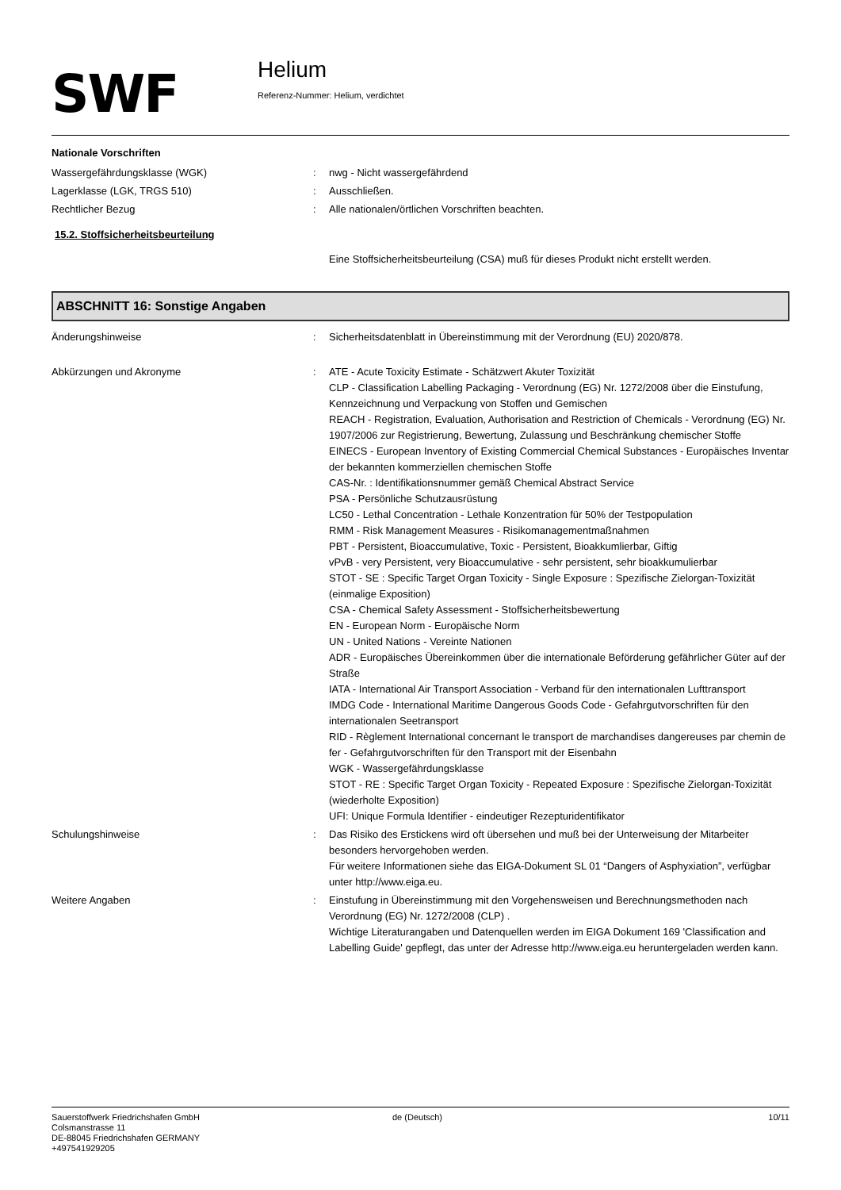SWF
Helium
Referenz-Nummer: Helium, verdichtet
Nationale Vorschriften
Wassergefährdungsklasse (WGK) : nwg - Nicht wassergefährdend
Lagerklasse (LGK, TRGS 510) : Ausschließen.
Rechtlicher Bezug : Alle nationalen/örtlichen Vorschriften beachten.
15.2. Stoffsicherheitsbeurteilung
Eine Stoffsicherheitsbeurteilung (CSA) muß für dieses Produkt nicht erstellt werden.
ABSCHNITT 16: Sonstige Angaben
Änderungshinweise : Sicherheitsdatenblatt in Übereinstimmung mit der Verordnung (EU) 2020/878.
Abkürzungen und Akronyme : ATE - Acute Toxicity Estimate - Schätzwert Akuter Toxizität
CLP - Classification Labelling Packaging - Verordnung (EG) Nr. 1272/2008 über die Einstufung, Kennzeichnung und Verpackung von Stoffen und Gemischen
REACH - Registration, Evaluation, Authorisation and Restriction of Chemicals - Verordnung (EG) Nr. 1907/2006 zur Registrierung, Bewertung, Zulassung und Beschränkung chemischer Stoffe
EINECS - European Inventory of Existing Commercial Chemical Substances - Europäisches Inventar der bekannten kommerziellen chemischen Stoffe
CAS-Nr. : Identifikationsnummer gemäß Chemical Abstract Service
PSA - Persönliche Schutzausrüstung
LC50 - Lethal Concentration - Lethale Konzentration für 50% der Testpopulation
RMM - Risk Management Measures - Risikomanagementmaßnahmen
PBT - Persistent, Bioaccumulative, Toxic - Persistent, Bioakkumlierbar, Giftig
vPvB - very Persistent, very Bioaccumulative - sehr persistent, sehr bioakkumulierbar
STOT - SE : Specific Target Organ Toxicity - Single Exposure : Spezifische Zielorgan-Toxizität (einmalige Exposition)
CSA - Chemical Safety Assessment - Stoffsicherheitsbewertung
EN - European Norm - Europäische Norm
UN - United Nations - Vereinte Nationen
ADR - Europäisches Übereinkommen über die internationale Beförderung gefährlicher Güter auf der Straße
IATA - International Air Transport Association - Verband für den internationalen Lufttransport
IMDG Code - International Maritime Dangerous Goods Code - Gefahrgutvorschriften für den internationalen Seetransport
RID - Règlement International concernant le transport de marchandises dangereuses par chemin de fer - Gefahrgutvorschriften für den Transport mit der Eisenbahn
WGK - Wassergefährdungsklasse
STOT - RE : Specific Target Organ Toxicity - Repeated Exposure : Spezifische Zielorgan-Toxizität (wiederholte Exposition)
UFI: Unique Formula Identifier - eindeutiger Rezepturidentifikator
Schulungshinweise : Das Risiko des Erstickens wird oft übersehen und muß bei der Unterweisung der Mitarbeiter besonders hervorgehoben werden.
Für weitere Informationen siehe das EIGA-Dokument SL 01 “Dangers of Asphyxiation”, verfügbar unter http://www.eiga.eu.
Weitere Angaben : Einstufung in Übereinstimmung mit den Vorgehensweisen und Berechnungsmethoden nach Verordnung (EG) Nr. 1272/2008 (CLP) .
Wichtige Literaturangaben und Datenquellen werden im EIGA Dokument 169 'Classification and Labelling Guide' gepflegt, das unter der Adresse http://www.eiga.eu heruntergeladen werden kann.
Sauerstoffwerk Friedrichshafen GmbH
Colsmanstrasse 11
DE-88045 Friedrichshafen GERMANY
+497541929205
de (Deutsch) 10/11